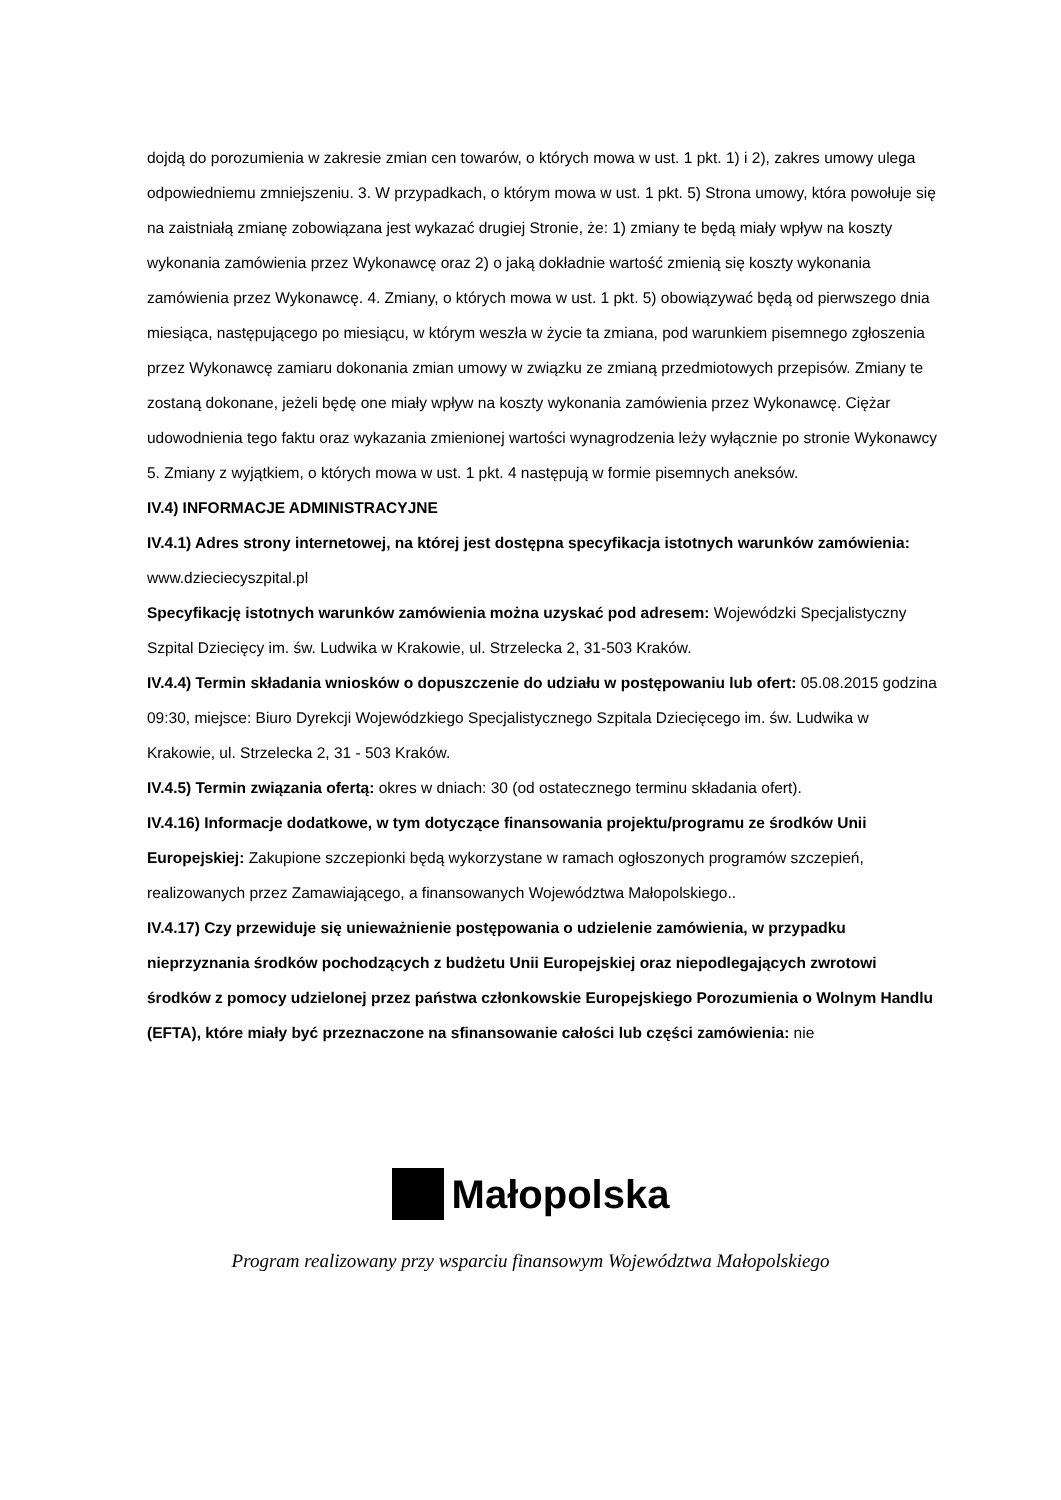dojdą do porozumienia w zakresie zmian cen towarów, o których mowa w ust. 1 pkt. 1) i 2), zakres umowy ulega odpowiedniemu zmniejszeniu. 3. W przypadkach, o którym mowa w ust. 1 pkt. 5) Strona umowy, która powołuje się na zaistniałą zmianę zobowiązana jest wykazać drugiej Stronie, że: 1) zmiany te będą miały wpływ na koszty wykonania zamówienia przez Wykonawcę oraz 2) o jaką dokładnie wartość zmienią się koszty wykonania zamówienia przez Wykonawcę. 4. Zmiany, o których mowa w ust. 1 pkt. 5) obowiązywać będą od pierwszego dnia miesiąca, następującego po miesiącu, w którym weszła w życie ta zmiana, pod warunkiem pisemnego zgłoszenia przez Wykonawcę zamiaru dokonania zmian umowy w związku ze zmianą przedmiotowych przepisów. Zmiany te zostaną dokonane, jeżeli będę one miały wpływ na koszty wykonania zamówienia przez Wykonawcę. Ciężar udowodnienia tego faktu oraz wykazania zmienionej wartości wynagrodzenia leży wyłącznie po stronie Wykonawcy 5. Zmiany z wyjątkiem, o których mowa w ust. 1 pkt. 4 następują w formie pisemnych aneksów.
IV.4) INFORMACJE ADMINISTRACYJNE
IV.4.1) Adres strony internetowej, na której jest dostępna specyfikacja istotnych warunków zamówienia: www.dzieciecyszpital.pl
Specyfikację istotnych warunków zamówienia można uzyskać pod adresem: Wojewódzki Specjalistyczny Szpital Dziecięcy im. św. Ludwika w Krakowie, ul. Strzelecka 2, 31-503 Kraków.
IV.4.4) Termin składania wniosków o dopuszczenie do udziału w postępowaniu lub ofert: 05.08.2015 godzina 09:30, miejsce: Biuro Dyrekcji Wojewódzkiego Specjalistycznego Szpitala Dziecięcego im. św. Ludwika w Krakowie, ul. Strzelecka 2, 31 - 503 Kraków.
IV.4.5) Termin związania ofertą: okres w dniach: 30 (od ostatecznego terminu składania ofert).
IV.4.16) Informacje dodatkowe, w tym dotyczące finansowania projektu/programu ze środków Unii Europejskiej: Zakupione szczepionki będą wykorzystane w ramach ogłoszonych programów szczepień, realizowanych przez Zamawiającego, a finansowanych Województwa Małopolskiego..
IV.4.17) Czy przewiduje się unieważnienie postępowania o udzielenie zamówienia, w przypadku nieprzyznania środków pochodzących z budżetu Unii Europejskiej oraz niepodlegających zwrotowi środków z pomocy udzielonej przez państwa członkowskie Europejskiego Porozumienia o Wolnym Handlu (EFTA), które miały być przeznaczone na sfinansowanie całości lub części zamówienia: nie
Małopolska
Program realizowany przy wsparciu finansowym Województwa Małopolskiego